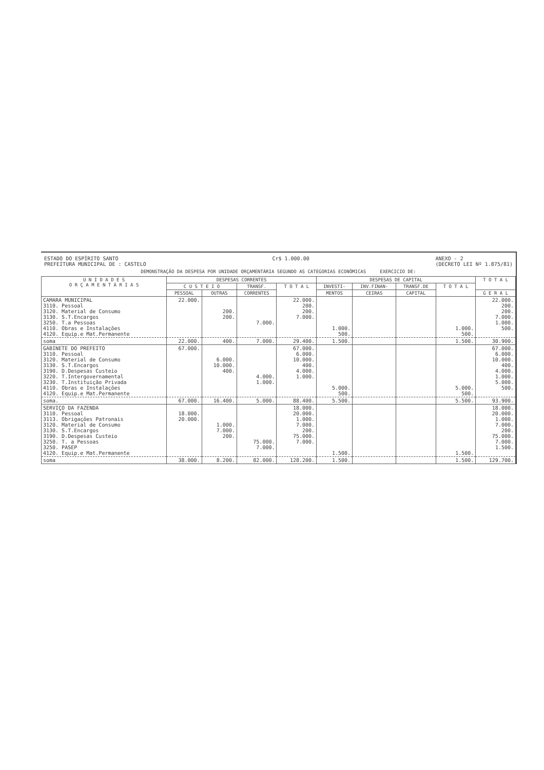ESTADO DO ESPÍRITO SANTO
PREFEITURA MUNICIPAL DE : CASTELO
Cr$ 1.000.00 ANEXO - 2
(DECRETO LEI Nº 1.875/81)
DEMONSTRAÇÃO DA DESPESA POR UNIDADE ORÇAMENTÁRIA SEGUNDO AS CATEGORIAS ECONÔMICAS EXERCICIO DE:
| U N I D A D E S O R Ç A M E N T Á R I A S | DESPESAS CORRENTES | | | | DESPESAS DE CAPITAL | | | | T O T A L |
| --- | --- | --- | --- | --- | --- | --- | --- | --- | --- |
| | C U S T E I O | | TRANSF. | T O T A L | INVESTI- | INV.FINAN- | TRANSF.DE | T O T A L | |
| | PESSOAL | OUTRAS | CORRENTES | | MENTOS | CEIRAS | CAPITAL | | G E R A L |
| CAMARA MUNICIPAL 3110. Pessoal 3120. Material de Consumo 3130. S.T.Encargos 3250. T.a Pessoas 4110. Obras e Instalações 4120. Equip.e Mat.Permanente | 22.000. | 200. 200. | 7.000. | 22.000. 200. 200. 7.000. | 1.000. 500. | | | 1.000. 500. | 22.000. 200. 200. 7.000. 1.000. 500. |
| soma | 22.000. | 400. | 7.000. | 29.400. | 1.500. | | | 1.500. | 30.900. |
| GABINETE DO PREFEITO 3110. Pessoal 3120. Material de Consumo 3130. S.T.Encargos 3190. D.Despesas Custeio 3220. T.Intergovernamental 3230. T.Instituição Privada 4110. Obras e Instalações 4120. Equip.e Mat.Permanente | 67.000. | 6.000. 10.000. 400. | 4.000. 1.000. | 67.000. 6.000. 10.000. 400. 4.000. 1.000. | 5.000. 500. | | | 5.000. 500. | 67.000. 6.000. 10.000. 400. 4.000. 1.000. 5.000. 500. |
| soma. | 67.000. | 16.400. | 5.000. | 88.400. | 5.500. | | | 5.500. | 93.900. |
| SERVIÇO DA FAZENDA 3110. Pessoal 3113. Obrigações Patronais 3120. Material de Consumo 3130. S.T.Encargos 3190. D.Despesas Custeio 3250. T. a Pessoas 3250. PASEP 4120. Equip.e Mat.Permanente | 18.000. 20.000. | 1.000. 7.000. 200. | 75.000. 7.000. | 18.000. 20.000. 1.000. 7.000. 200. 75.000. 7.000. | 1.500. | | | 1.500. | 18.000. 20.000. 1.000. 7.000. 200. 75.000. 7.000. 1.500. |
| soma | 38.000. | 8.200. | 82.000. | 128.200. | 1.500. | | | 1.500. | 129.700. |